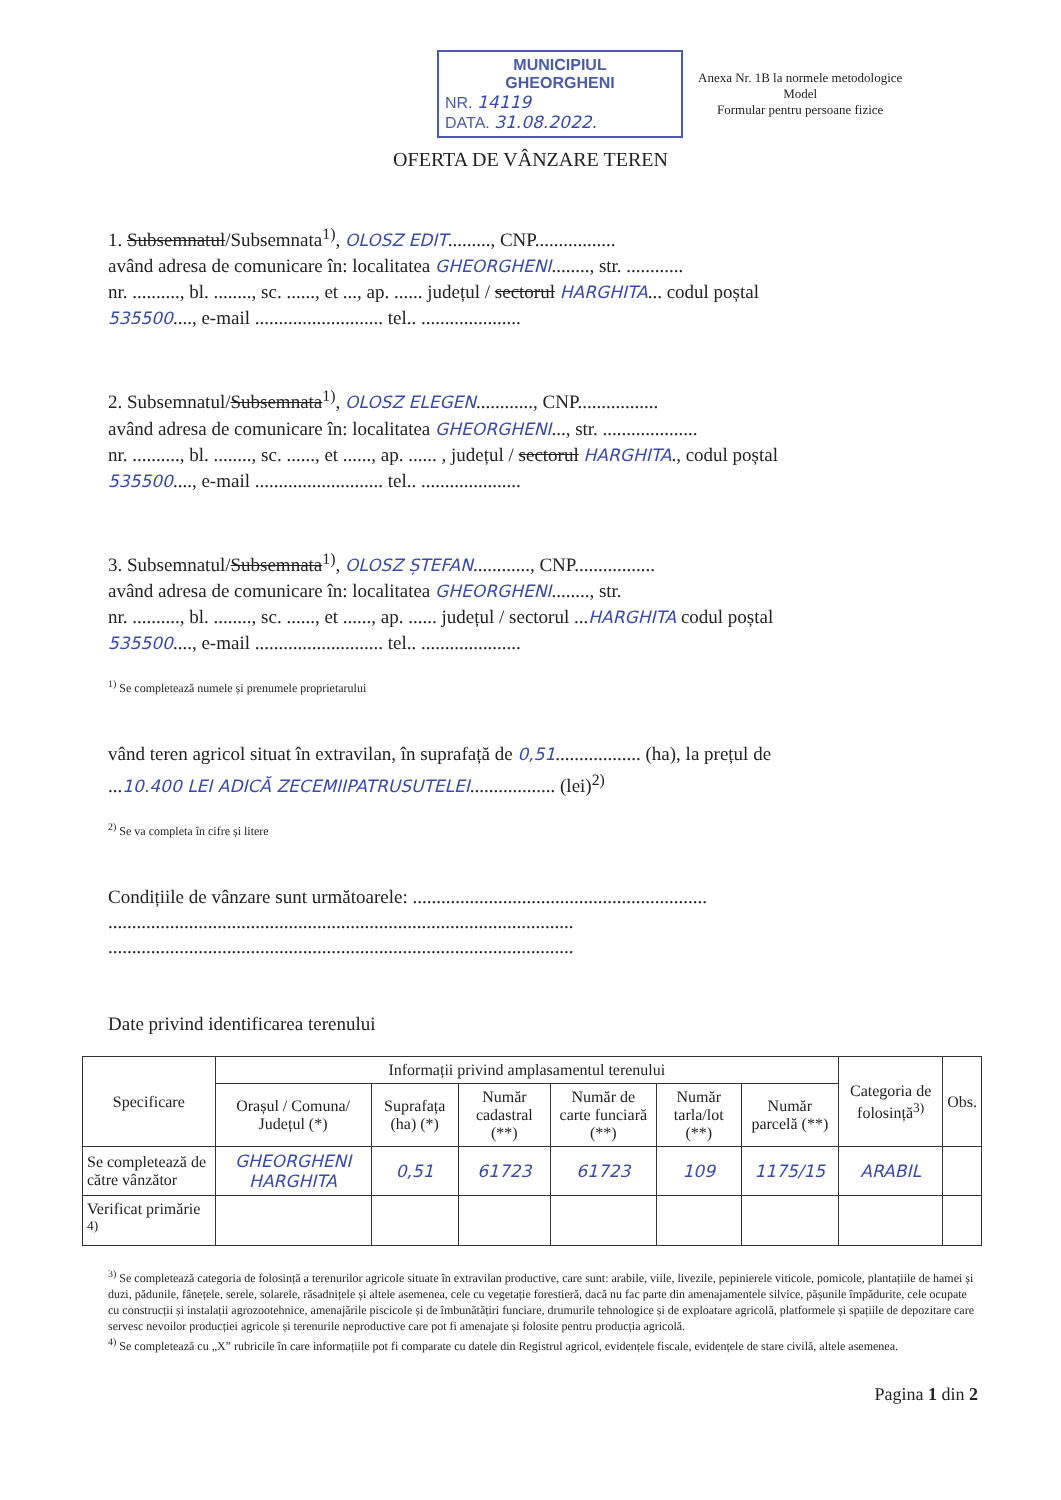MUNICIPIUL
GHEORGHENI
NR. 14119
DATA. 31.08.2022.
Anexa Nr. 1B la normele metodologice
Model
Formular pentru persoane fizice
OFERTA DE VÂNZARE TEREN
1. Subsemnatul/Subsemnata<sup>1)</sup>, OLOSZ EDIT........., CNP.................
având adresa de comunicare în: localitatea GHEORGHENI........, str. ............
nr. .........., bl. ........, sc. ......, et ..., ap. ...... județul / sectorul HARGHITA... codul poștal
535500...., e-mail ........................... tel.. .....................
2. Subsemnatul/Subsemnata<sup>1)</sup>, OLOSZ ELEGEN............, CNP.................
având adresa de comunicare în: localitatea GHEORGHENI..., str. ....................
nr. .........., bl. ........, sc. ......, et ......, ap. ...... , județul / sectorul HARGHITA., codul poștal
535500...., e-mail ........................... tel.. .....................
3. Subsemnatul/Subsemnata<sup>1)</sup>, OLOSZ ȘTEFAN............, CNP.................
având adresa de comunicare în: localitatea GHEORGHENI........, str.
nr. .........., bl. ........, sc. ......, et ......, ap. ...... județul / sectorul ...HARGHITA codul poștal
535500...., e-mail ........................... tel.. .....................
<sup>1)</sup> Se completează numele și prenumele proprietarului
vând teren agricol situat în extravilan, în suprafață de 0,51.................. (ha), la prețul de
...10.400 LEI ADICĂ ZECEMIIPATRUSUTELEI.................. (lei)<sup>2)</sup>
<sup>2)</sup> Se va completa în cifre și litere
Condițiile de vânzare sunt următoarele: ..............................................................
..................................................................................................
..................................................................................................
Date privind identificarea terenului
| Specificare | Informații privind amplasamentul terenului | | | | | | Categoria de folosință<sup>3)</sup> | Obs. |
| --- | --- | --- | --- | --- | --- | --- | --- | --- |
| | Orașul / Comuna/ Județul (*) | Suprafața (ha) (*) | Număr cadastral (**) | Număr de carte funciară (**) | Număr tarla/lot (**) | Număr parcelă (**) | | |
| Se completează de către vânzător | GHEORGHENI HARGHITA | 0,51 | 61723 | 61723 | 109 | 1175/15 | ARABIL | |
| Verificat primărie <sup>4)</sup> | | | | | | | | |
<sup>3)</sup> Se completează categoria de folosință a terenurilor agricole situate în extravilan productive, care sunt: arabile, viile, livezile, pepinierele viticole, pomicole, plantațiile de hamei și duzi, pădunile, fânețele, serele, solarele, răsadnițele și altele asemenea, cele cu vegetație forestieră, dacă nu fac parte din amenajamentele silvice, pășunile împădurite, cele ocupate cu construcții și instalații agrozootehnice, amenajările piscicole și de îmbunătățiri funciare, drumurile tehnologice și de exploatare agricolă, platformele și spațiile de depozitare care servesc nevoilor producției agricole și terenurile neproductive care pot fi amenajate și folosite pentru producția agricolă.
<sup>4)</sup> Se completează cu „X” rubricile în care informațiile pot fi comparate cu datele din Registrul agricol, evidențele fiscale, evidențele de stare civilă, altele asemenea.
Pagina 1 din 2